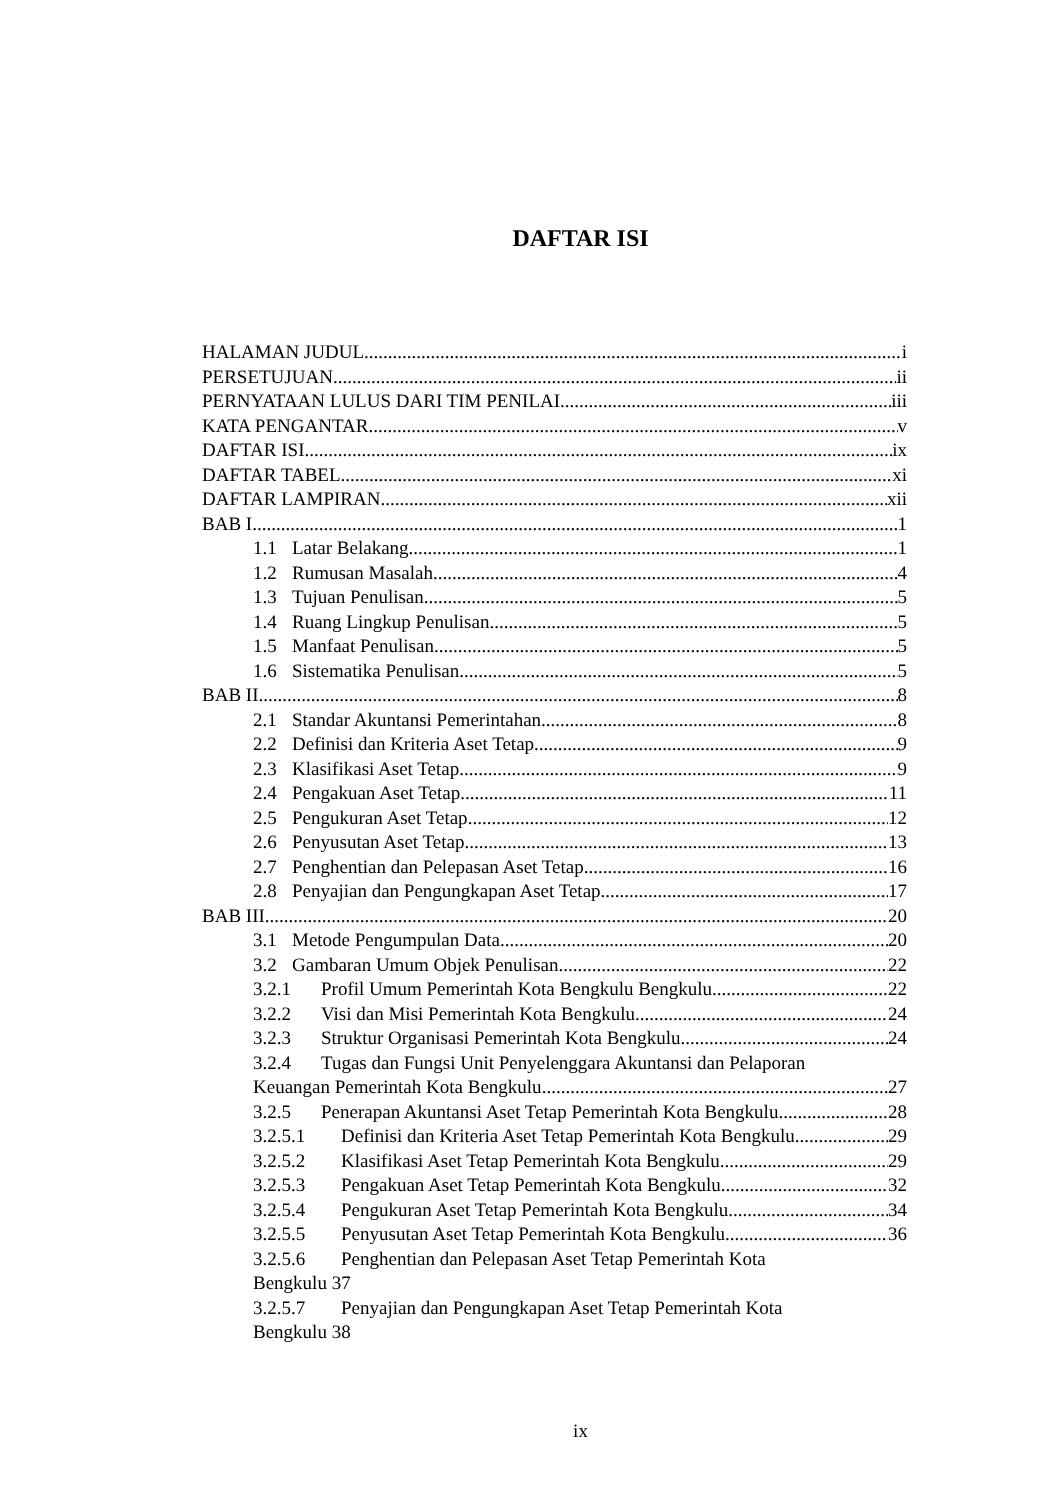DAFTAR ISI
HALAMAN JUDUL i
PERSETUJUAN ii
PERNYATAAN LULUS DARI TIM PENILAI iii
KATA PENGANTAR v
DAFTAR ISI ix
DAFTAR TABEL xi
DAFTAR LAMPIRAN xii
BAB I 1
1.1 Latar Belakang 1
1.2 Rumusan Masalah 4
1.3 Tujuan Penulisan 5
1.4 Ruang Lingkup Penulisan 5
1.5 Manfaat Penulisan 5
1.6 Sistematika Penulisan 5
BAB II 8
2.1 Standar Akuntansi Pemerintahan 8
2.2 Definisi dan Kriteria Aset Tetap 9
2.3 Klasifikasi Aset Tetap 9
2.4 Pengakuan Aset Tetap 11
2.5 Pengukuran Aset Tetap 12
2.6 Penyusutan Aset Tetap 13
2.7 Penghentian dan Pelepasan Aset Tetap 16
2.8 Penyajian dan Pengungkapan Aset Tetap 17
BAB III 20
3.1 Metode Pengumpulan Data 20
3.2 Gambaran Umum Objek Penulisan 22
3.2.1 Profil Umum Pemerintah Kota Bengkulu Bengkulu 22
3.2.2 Visi dan Misi Pemerintah Kota Bengkulu 24
3.2.3 Struktur Organisasi Pemerintah Kota Bengkulu 24
3.2.4 Tugas dan Fungsi Unit Penyelenggara Akuntansi dan Pelaporan
Keuangan Pemerintah Kota Bengkulu 27
3.2.5 Penerapan Akuntansi Aset Tetap Pemerintah Kota Bengkulu 28
3.2.5.1 Definisi dan Kriteria Aset Tetap Pemerintah Kota Bengkulu 29
3.2.5.2 Klasifikasi Aset Tetap Pemerintah Kota Bengkulu 29
3.2.5.3 Pengakuan Aset Tetap Pemerintah Kota Bengkulu 32
3.2.5.4 Pengukuran Aset Tetap Pemerintah Kota Bengkulu 34
3.2.5.5 Penyusutan Aset Tetap Pemerintah Kota Bengkulu 36
3.2.5.6 Penghentian dan Pelepasan Aset Tetap Pemerintah Kota
Bengkulu 37
3.2.5.7 Penyajian dan Pengungkapan Aset Tetap Pemerintah Kota
Bengkulu 38
ix